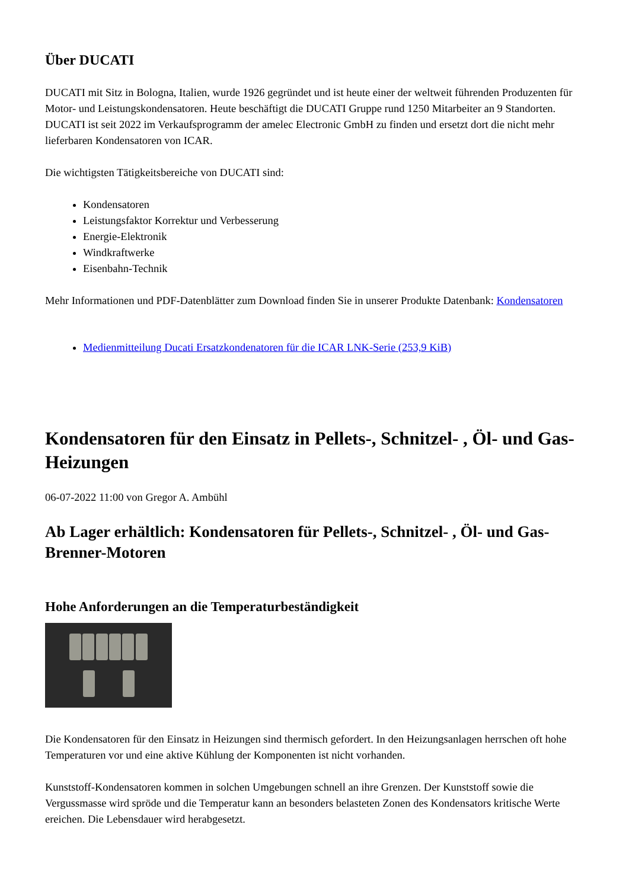Über DUCATI
DUCATI mit Sitz in Bologna, Italien, wurde 1926 gegründet und ist heute einer der weltweit führenden Produzenten für Motor- und Leistungskondensatoren. Heute beschäftigt die DUCATI Gruppe rund 1250 Mitarbeiter an 9 Standorten. DUCATI ist seit 2022 im Verkaufsprogramm der amelec Electronic GmbH zu finden und ersetzt dort die nicht mehr lieferbaren Kondensatoren von ICAR.
Die wichtigsten Tätigkeitsbereiche von DUCATI sind:
Kondensatoren
Leistungsfaktor Korrektur und Verbesserung
Energie-Elektronik
Windkraftwerke
Eisenbahn-Technik
Mehr Informationen und PDF-Datenblätter zum Download finden Sie in unserer Produkte Datenbank: Kondensatoren
Medienmitteilung Ducati Ersatzkondenatoren für die ICAR LNK-Serie (253,9 KiB)
Kondensatoren für den Einsatz in Pellets-, Schnitzel- , Öl- und Gas-Heizungen
06-07-2022 11:00 von Gregor A. Ambühl
Ab Lager erhältlich: Kondensatoren für Pellets-, Schnitzel- , Öl- und Gas-Brenner-Motoren
Hohe Anforderungen an die Temperaturbeständigkeit
Die Kondensatoren für den Einsatz in Heizungen sind thermisch gefordert. In den Heizungsanlagen herrschen oft hohe Temperaturen vor und eine aktive Kühlung der Komponenten ist nicht vorhanden.
Kunststoff-Kondensatoren kommen in solchen Umgebungen schnell an ihre Grenzen. Der Kunststoff sowie die Vergussmasse wird spröde und die Temperatur kann an besonders belasteten Zonen des Kondensators kritische Werte ereichen. Die Lebensdauer wird herabgesetzt.